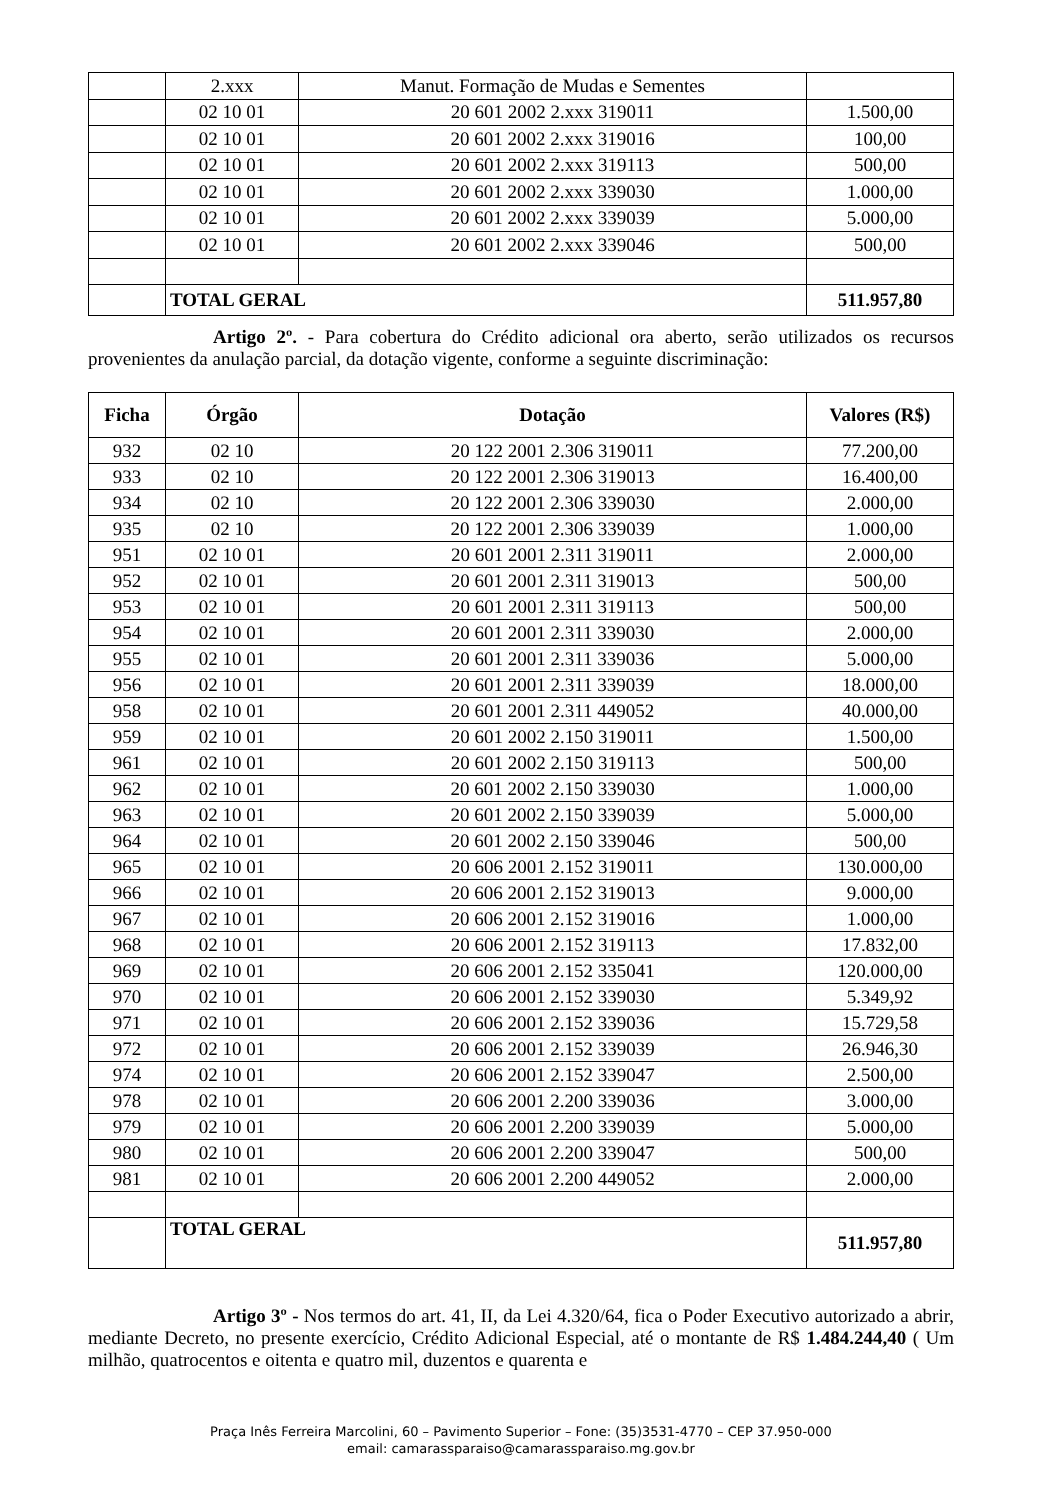| | 2.xxx | Manut. Formação de Mudas e Sementes | |
| | 02 10 01 | 20 601 2002 2.xxx 319011 | 1.500,00 |
| | 02 10 01 | 20 601 2002 2.xxx 319016 | 100,00 |
| | 02 10 01 | 20 601 2002 2.xxx 319113 | 500,00 |
| | 02 10 01 | 20 601 2002 2.xxx 339030 | 1.000,00 |
| | 02 10 01 | 20 601 2002 2.xxx 339039 | 5.000,00 |
| | 02 10 01 | 20 601 2002 2.xxx 339046 | 500,00 |
| | TOTAL GERAL | | 511.957,80 |
Artigo 2º. - Para cobertura do Crédito adicional ora aberto, serão utilizados os recursos provenientes da anulação parcial, da dotação vigente, conforme a seguinte discriminação:
| Ficha | Órgão | Dotação | Valores (R$) |
| --- | --- | --- | --- |
| 932 | 02 10 | 20 122 2001 2.306 319011 | 77.200,00 |
| 933 | 02 10 | 20 122 2001 2.306 319013 | 16.400,00 |
| 934 | 02 10 | 20 122 2001 2.306 339030 | 2.000,00 |
| 935 | 02 10 | 20 122 2001 2.306 339039 | 1.000,00 |
| 951 | 02 10 01 | 20 601 2001 2.311 319011 | 2.000,00 |
| 952 | 02 10 01 | 20 601 2001 2.311 319013 | 500,00 |
| 953 | 02 10 01 | 20 601 2001 2.311 319113 | 500,00 |
| 954 | 02 10 01 | 20 601 2001 2.311 339030 | 2.000,00 |
| 955 | 02 10 01 | 20 601 2001 2.311 339036 | 5.000,00 |
| 956 | 02 10 01 | 20 601 2001 2.311 339039 | 18.000,00 |
| 958 | 02 10 01 | 20 601 2001 2.311 449052 | 40.000,00 |
| 959 | 02 10 01 | 20 601 2002 2.150 319011 | 1.500,00 |
| 961 | 02 10 01 | 20 601 2002 2.150 319113 | 500,00 |
| 962 | 02 10 01 | 20 601 2002 2.150 339030 | 1.000,00 |
| 963 | 02 10 01 | 20 601 2002 2.150 339039 | 5.000,00 |
| 964 | 02 10 01 | 20 601 2002 2.150 339046 | 500,00 |
| 965 | 02 10 01 | 20 606 2001 2.152 319011 | 130.000,00 |
| 966 | 02 10 01 | 20 606 2001 2.152 319013 | 9.000,00 |
| 967 | 02 10 01 | 20 606 2001 2.152 319016 | 1.000,00 |
| 968 | 02 10 01 | 20 606 2001 2.152 319113 | 17.832,00 |
| 969 | 02 10 01 | 20 606 2001 2.152 335041 | 120.000,00 |
| 970 | 02 10 01 | 20 606 2001 2.152 339030 | 5.349,92 |
| 971 | 02 10 01 | 20 606 2001 2.152 339036 | 15.729,58 |
| 972 | 02 10 01 | 20 606 2001 2.152 339039 | 26.946,30 |
| 974 | 02 10 01 | 20 606 2001 2.152 339047 | 2.500,00 |
| 978 | 02 10 01 | 20 606 2001 2.200 339036 | 3.000,00 |
| 979 | 02 10 01 | 20 606 2001 2.200 339039 | 5.000,00 |
| 980 | 02 10 01 | 20 606 2001 2.200 339047 | 500,00 |
| 981 | 02 10 01 | 20 606 2001 2.200 449052 | 2.000,00 |
| | TOTAL GERAL | | 511.957,80 |
Artigo 3º - Nos termos do art. 41, II, da Lei 4.320/64, fica o Poder Executivo autorizado a abrir, mediante Decreto, no presente exercício, Crédito Adicional Especial, até o montante de R$ 1.484.244,40 ( Um milhão, quatrocentos e oitenta e quatro mil, duzentos e quarenta e
Praça Inês Ferreira Marcolini, 60 – Pavimento Superior – Fone: (35)3531-4770 – CEP 37.950-000
email: camarassparaiso@camarassparaiso.mg.gov.br